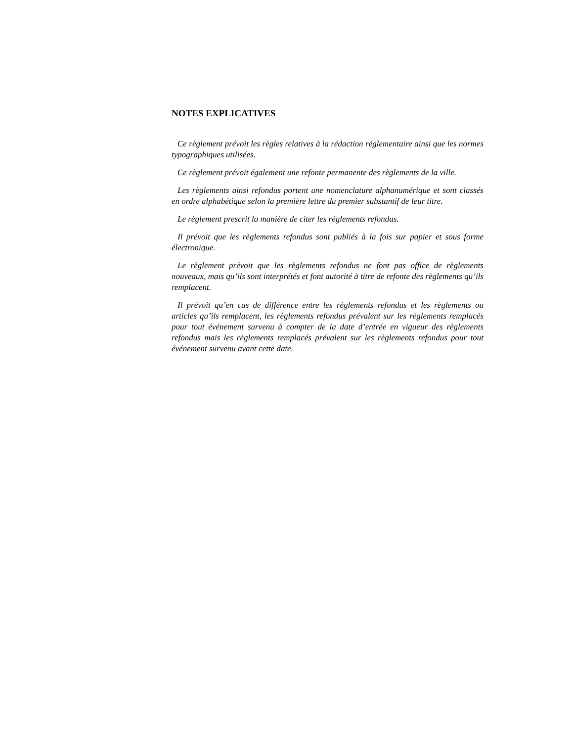NOTES EXPLICATIVES
Ce règlement prévoit les règles relatives à la rédaction réglementaire ainsi que les normes typographiques utilisées.
Ce règlement prévoit également une refonte permanente des règlements de la ville.
Les règlements ainsi refondus portent une nomenclature alphanumérique et sont classés en ordre alphabétique selon la première lettre du premier substantif de leur titre.
Le règlement prescrit la manière de citer les règlements refondus.
Il prévoit que les règlements refondus sont publiés à la fois sur papier et sous forme électronique.
Le règlement prévoit que les règlements refondus ne font pas office de règlements nouveaux, mais qu’ils sont interprétés et font autorité à titre de refonte des règlements qu’ils remplacent.
Il prévoit qu’en cas de différence entre les règlements refondus et les règlements ou articles qu’ils remplacent, les règlements refondus prévalent sur les règlements remplacés pour tout événement survenu à compter de la date d’entrée en vigueur des règlements refondus mais les règlements remplacés prévalent sur les règlements refondus pour tout événement survenu avant cette date.